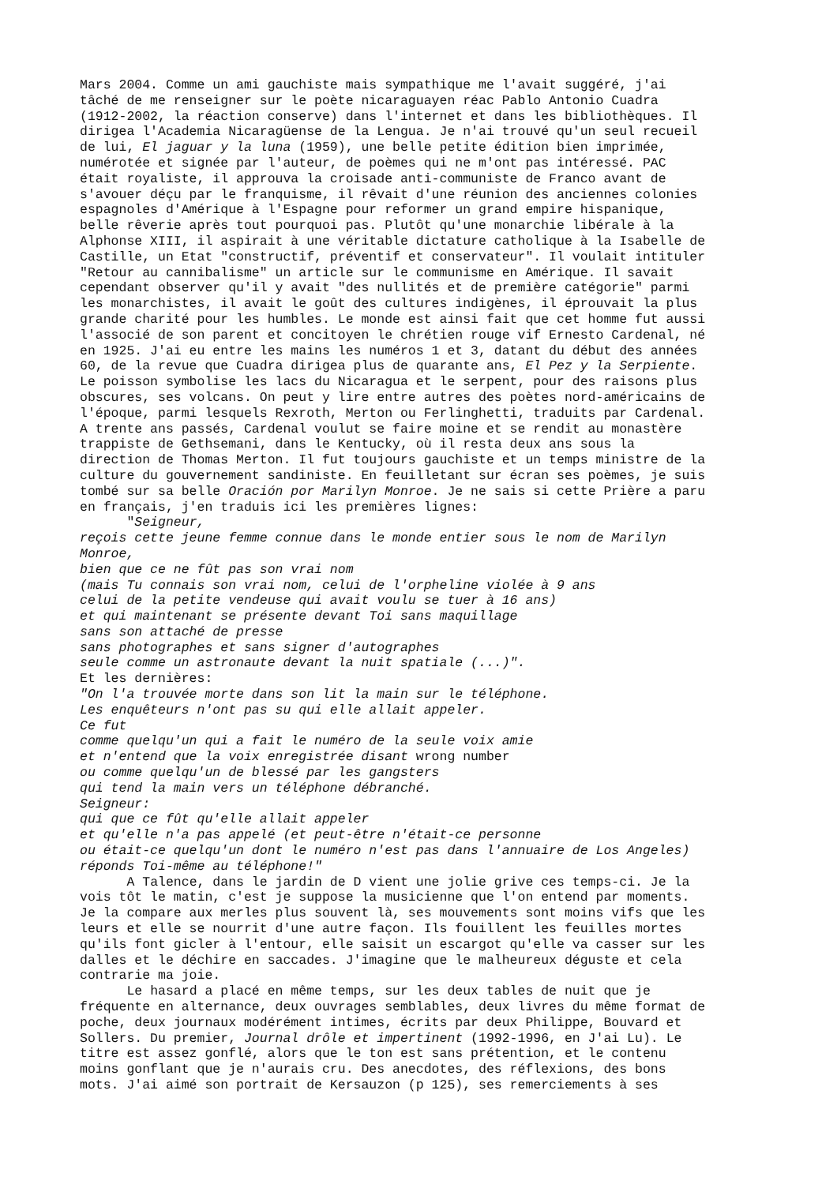Mars 2004. Comme un ami gauchiste mais sympathique me l'avait suggéré, j'ai tâché de me renseigner sur le poète nicaraguayen réac Pablo Antonio Cuadra (1912-2002, la réaction conserve) dans l'internet et dans les bibliothèques. Il dirigea l'Academia Nicaragüense de la Lengua. Je n'ai trouvé qu'un seul recueil de lui, El jaguar y la luna (1959), une belle petite édition bien imprimée, numérotée et signée par l'auteur, de poèmes qui ne m'ont pas intéressé. PAC était royaliste, il approuva la croisade anti-communiste de Franco avant de s'avouer déçu par le franquisme, il rêvait d'une réunion des anciennes colonies espagnoles d'Amérique à l'Espagne pour reformer un grand empire hispanique, belle rêverie après tout pourquoi pas. Plutôt qu'une monarchie libérale à la Alphonse XIII, il aspirait à une véritable dictature catholique à la Isabelle de Castille, un Etat "constructif, préventif et conservateur". Il voulait intituler "Retour au cannibalisme" un article sur le communisme en Amérique. Il savait cependant observer qu'il y avait "des nullités et de première catégorie" parmi les monarchistes, il avait le goût des cultures indigènes, il éprouvait la plus grande charité pour les humbles. Le monde est ainsi fait que cet homme fut aussi l'associé de son parent et concitoyen le chrétien rouge vif Ernesto Cardenal, né en 1925. J'ai eu entre les mains les numéros 1 et 3, datant du début des années 60, de la revue que Cuadra dirigea plus de quarante ans, El Pez y la Serpiente. Le poisson symbolise les lacs du Nicaragua et le serpent, pour des raisons plus obscures, ses volcans. On peut y lire entre autres des poètes nord-américains de l'époque, parmi lesquels Rexroth, Merton ou Ferlinghetti, traduits par Cardenal. A trente ans passés, Cardenal voulut se faire moine et se rendit au monastère trappiste de Gethsemani, dans le Kentucky, où il resta deux ans sous la direction de Thomas Merton. Il fut toujours gauchiste et un temps ministre de la culture du gouvernement sandiniste. En feuilletant sur écran ses poèmes, je suis tombé sur sa belle Oración por Marilyn Monroe. Je ne sais si cette Prière a paru en français, j'en traduis ici les premières lignes: "Seigneur, reçois cette jeune femme connue dans le monde entier sous le nom de Marilyn Monroe, bien que ce ne fût pas son vrai nom (mais Tu connais son vrai nom, celui de l'orpheline violée à 9 ans celui de la petite vendeuse qui avait voulu se tuer à 16 ans) et qui maintenant se présente devant Toi sans maquillage sans son attaché de presse sans photographes et sans signer d'autographes seule comme un astronaute devant la nuit spatiale (...)". Et les dernières: "On l'a trouvée morte dans son lit la main sur le téléphone. Les enquêteurs n'ont pas su qui elle allait appeler. Ce fut comme quelqu'un qui a fait le numéro de la seule voix amie et n'entend que la voix enregistrée disant wrong number ou comme quelqu'un de blessé par les gangsters qui tend la main vers un téléphone débranché. Seigneur: qui que ce fût qu'elle allait appeler et qu'elle n'a pas appelé (et peut-être n'était-ce personne ou était-ce quelqu'un dont le numéro n'est pas dans l'annuaire de Los Angeles) réponds Toi-même au téléphone!" A Talence, dans le jardin de D vient une jolie grive ces temps-ci. Je la vois tôt le matin, c'est je suppose la musicienne que l'on entend par moments. Je la compare aux merles plus souvent là, ses mouvements sont moins vifs que les leurs et elle se nourrit d'une autre façon. Ils fouillent les feuilles mortes qu'ils font gicler à l'entour, elle saisit un escargot qu'elle va casser sur les dalles et le déchire en saccades. J'imagine que le malheureux déguste et cela contrarie ma joie. Le hasard a placé en même temps, sur les deux tables de nuit que je fréquente en alternance, deux ouvrages semblables, deux livres du même format de poche, deux journaux modérément intimes, écrits par deux Philippe, Bouvard et Sollers. Du premier, Journal drôle et impertinent (1992-1996, en J'ai Lu). Le titre est assez gonflé, alors que le ton est sans prétention, et le contenu moins gonflant que je n'aurais cru. Des anecdotes, des réflexions, des bons mots. J'ai aimé son portrait de Kersauzon (p 125), ses remerciements à ses